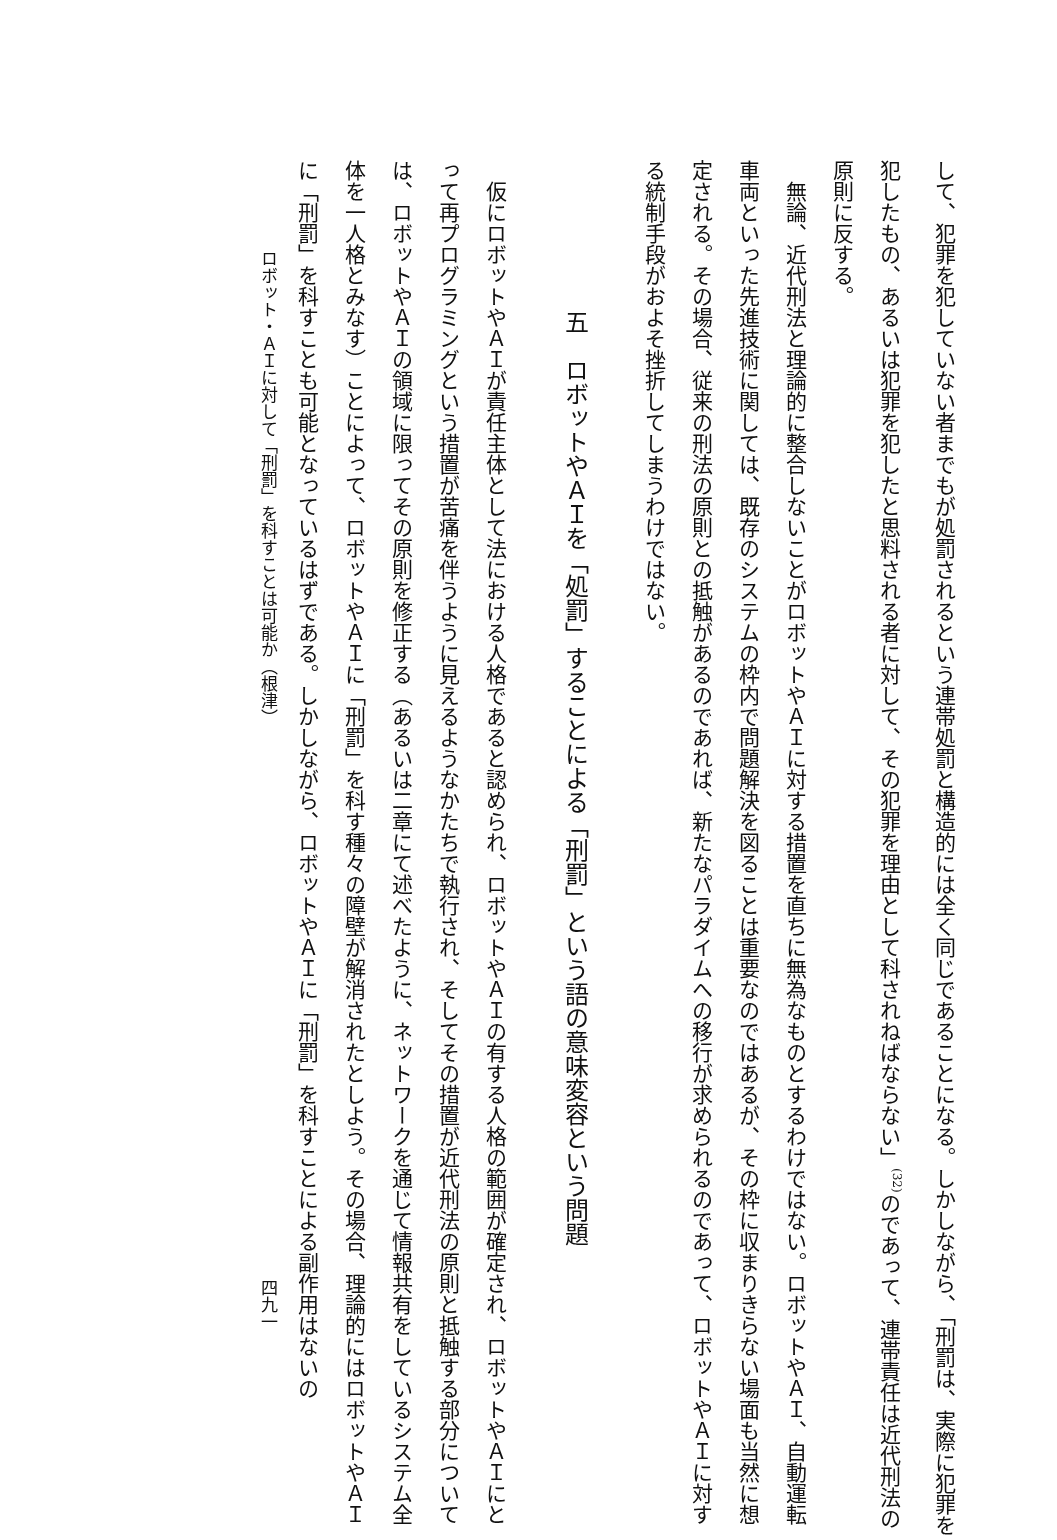して、犯罪を犯していない者までもが処罰されるという連帯処罰と構造的には全く同じであることになる。しかしながら、「刑罰は、実際に犯罪を犯したもの、あるいは犯罪を犯したと思料される者に対して、その犯罪を理由として科されねばならない」<sup>(32)</sup>のであって、連帯責任は近代刑法の原則に反する。
無論、近代刑法と理論的に整合しないことがロボットやＡＩに対する措置を直ちに無為なものとするわけではない。ロボットやＡＩ、自動運転車両といった先進技術に関しては、既存のシステムの枠内で問題解決を図ることは重要なのではあるが、その枠に収まりきらない場面も当然に想定される。その場合、従来の刑法の原則との抵触があるのであれば、新たなパラダイムへの移行が求められるのであって、ロボットやＡＩに対する統制手段がおよそ挫折してしまうわけではない。
五　ロボットやＡＩを「処罰」することによる「刑罰」という語の意味変容という問題
仮にロボットやＡＩが責任主体として法における人格であると認められ、ロボットやＡＩの有する人格の範囲が確定され、ロボットやＡＩにとって再プログラミングという措置が苦痛を伴うように見えるようなかたちで執行され、そしてその措置が近代刑法の原則と抵触する部分については、ロボットやＡＩの領域に限ってその原則を修正する（あるいは二章にて述べたように、ネットワークを通じて情報共有をしているシステム全体を一人格とみなす）ことによって、ロボットやＡＩに「刑罰」を科す種々の障壁が解消されたとしよう。その場合、理論的にはロボットやＡＩに「刑罰」を科すことも可能となっているはずである。しかしながら、ロボットやＡＩに「刑罰」を科すことによる副作用はないの
ロボット・ＡＩに対して「刑罰」を科すことは可能か（根津） 四九一